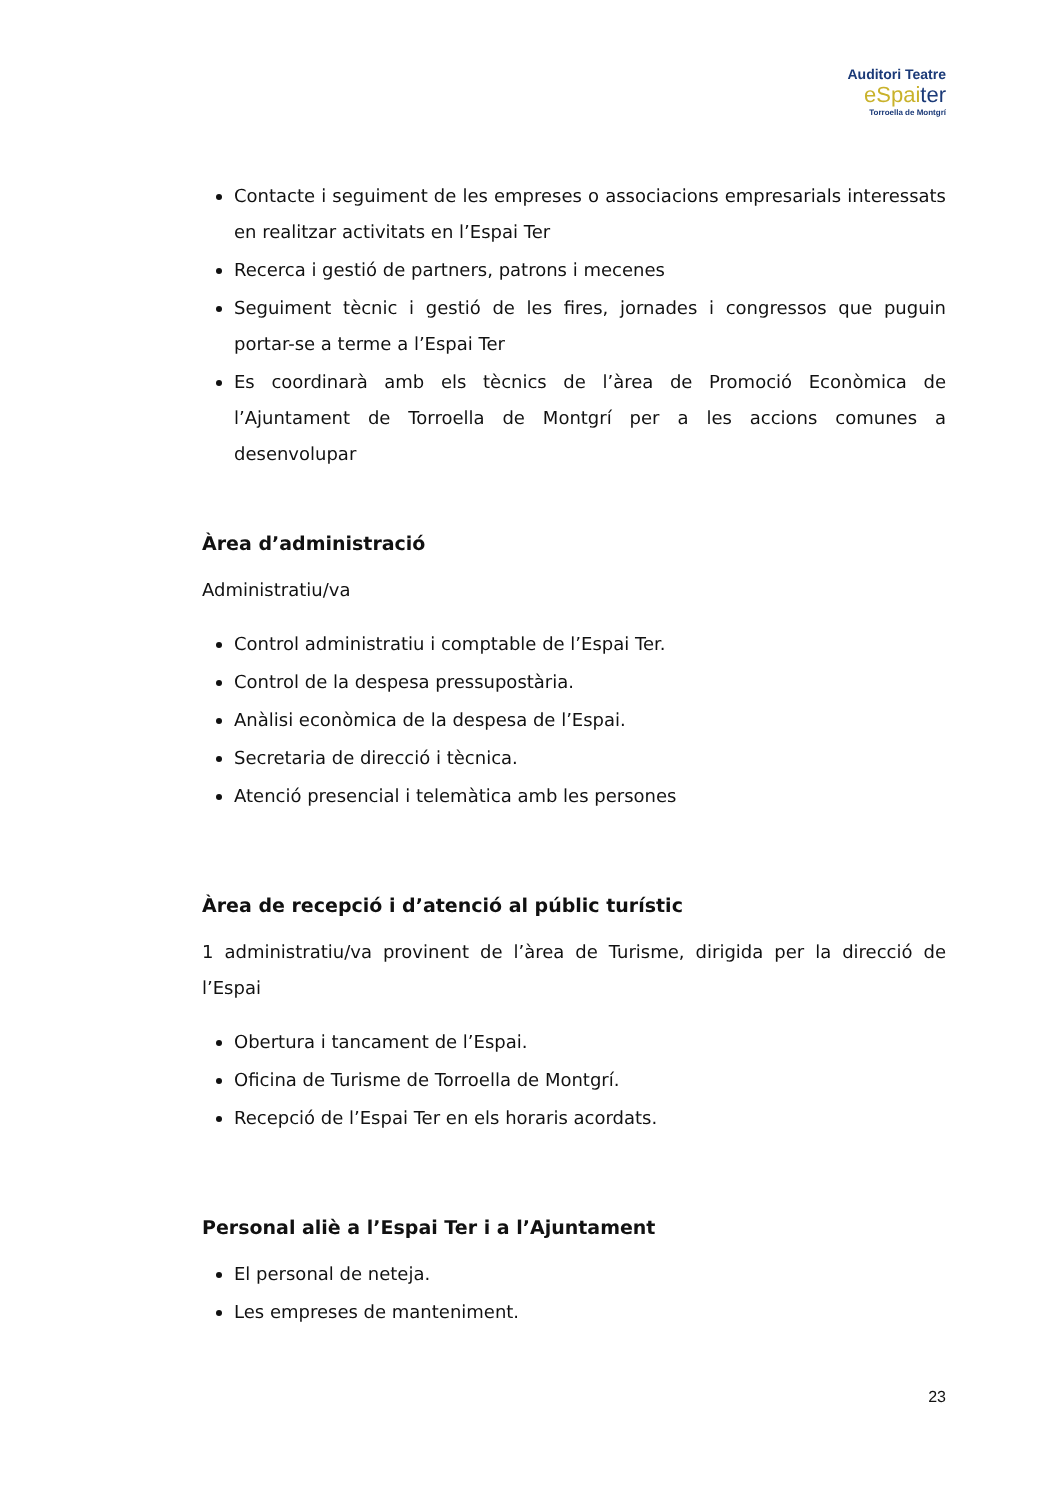Auditori Teatre
eSpaiter
Torroella de Montgrí
Contacte i seguiment de les empreses o associacions empresarials interessats en realitzar activitats en l’Espai Ter
Recerca i gestió de partners, patrons i mecenes
Seguiment tècnic i gestió de les fires, jornades i congressos que puguin portar-se a terme a l’Espai Ter
Es coordinarà amb els tècnics de l’àrea de Promoció Econòmica de l’Ajuntament de Torroella de Montgrí per a les accions comunes a desenvolupar
Àrea d’administració
Administratiu/va
Control administratiu i comptable de l’Espai Ter.
Control de la despesa pressupostària.
Anàlisi econòmica de la despesa de l’Espai.
Secretaria de direcció i tècnica.
Atenció presencial i telemàtica amb les persones
Àrea de recepció i d’atenció al públic turístic
1 administratiu/va provinent de l’àrea de Turisme, dirigida per la direcció de l’Espai
Obertura i tancament de l’Espai.
Oficina de Turisme de Torroella de Montgrí.
Recepció de l’Espai Ter en els horaris acordats.
Personal aliè a l’Espai Ter i a l’Ajuntament
El personal de neteja.
Les empreses de manteniment.
23